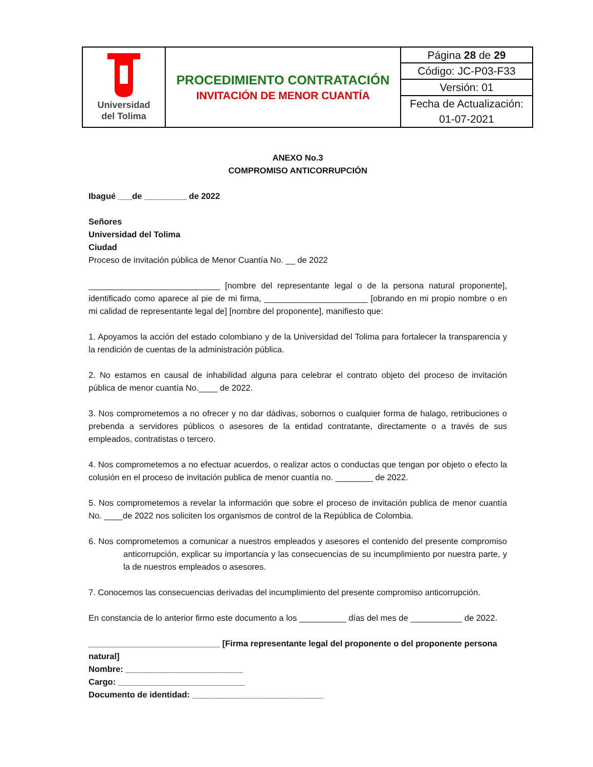| Universidad del Tolima | PROCEDIMIENTO CONTRATACIÓN INVITACIÓN DE MENOR CUANTÍA | Página 28 de 29 |
| | | Código: JC-P03-F33 |
| | | Versión: 01 |
| | | Fecha de Actualización: 01-07-2021 |
ANEXO No.3
COMPROMISO ANTICORRUPCIÓN
Ibagué ___de _________ de 2022
Señores
Universidad del Tolima
Ciudad
Proceso de invitación pública de Menor Cuantía No. __ de 2022
____________________________ [nombre del representante legal o de la persona natural proponente], identificado como aparece al pie de mi firma, ______________________ [obrando en mi propio nombre o en mi calidad de representante legal de] [nombre del proponente], manifiesto que:
1. Apoyamos la acción del estado colombiano y de la Universidad del Tolima para fortalecer la transparencia y la rendición de cuentas de la administración pública.
2. No estamos en causal de inhabilidad alguna para celebrar el contrato objeto del proceso de invitación pública de menor cuantía No.____ de 2022.
3. Nos comprometemos a no ofrecer y no dar dádivas, sobornos o cualquier forma de halago, retribuciones o prebenda a servidores públicos o asesores de la entidad contratante, directamente o a través de sus empleados, contratistas o tercero.
4. Nos comprometemos a no efectuar acuerdos, o realizar actos o conductas que tengan por objeto o efecto la colusión en el proceso de invitación publica de menor cuantía no. ________ de 2022.
5. Nos comprometemos a revelar la información que sobre el proceso de invitación publica de menor cuantía No. ____de 2022 nos soliciten los organismos de control de la República de Colombia.
6. Nos comprometemos a comunicar a nuestros empleados y asesores el contenido del presente compromiso anticorrupción, explicar su importancia y las consecuencias de su incumplimiento por nuestra parte, y la de nuestros empleados o asesores.
7. Conocemos las consecuencias derivadas del incumplimiento del presente compromiso anticorrupción.
En constancia de lo anterior firmo este documento a los __________ días del mes de ___________ de 2022.
____________________________ [Firma representante legal del proponente o del proponente persona natural]
Nombre: _________________________
Cargo: ___________________________
Documento de identidad: ____________________________